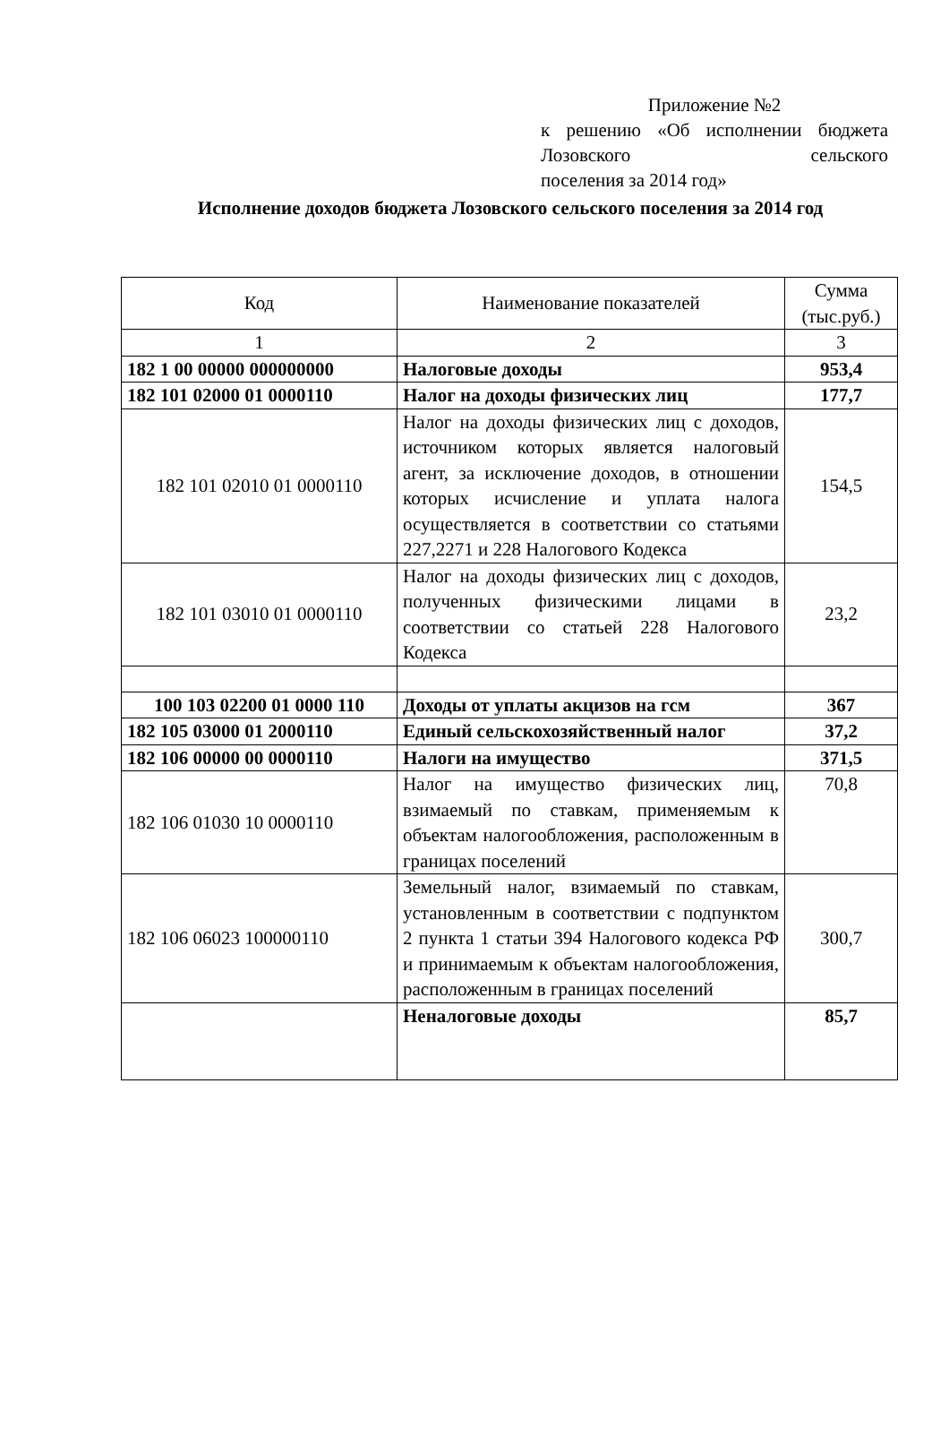Приложение №2
к решению «Об исполнении бюджета Лозовского сельского
поселения за 2014 год»
Исполнение доходов бюджета Лозовского сельского поселения за 2014 год
| Код | Наименование показателей | Сумма (тыс.руб.) |
| 1 | 2 | 3 |
| 182 1 00 00000 000000000 | Налоговые доходы | 953,4 |
| 182 101 02000 01 0000110 | Налог на доходы физических лиц | 177,7 |
| 182 101 02010 01 0000110 | Налог на доходы физических лиц с доходов, источником которых является налоговый агент, за исключение доходов, в отношении которых исчисление и уплата налога осуществляется в соответствии со статьями 227,2271 и 228 Налогового Кодекса | 154,5 |
| 182 101 03010 01 0000110 | Налог на доходы физических лиц с доходов, полученных физическими лицами в соответствии со статьей 228 Налогового Кодекса | 23,2 |
| 100 103 02200 01 0000 110 | Доходы от уплаты акцизов на гсм | 367 |
| 182 105 03000 01 2000110 | Единый сельскохозяйственный налог | 37,2 |
| 182 106 00000 00 0000110 | Налоги на имущество | 371,5 |
| 182 106 01030 10 0000110 | Налог на имущество физических лиц, взимаемый по ставкам, применяемым к объектам налогообложения, расположенным в границах поселений | 70,8 |
| 182 106 06023 100000110 | Земельный налог, взимаемый по ставкам, установленным в соответствии с подпунктом 2 пункта 1 статьи 394 Налогового кодекса РФ и принимаемым к объектам налогообложения, расположенным в границах поселений | 300,7 |
| | Неналоговые доходы | 85,7 |